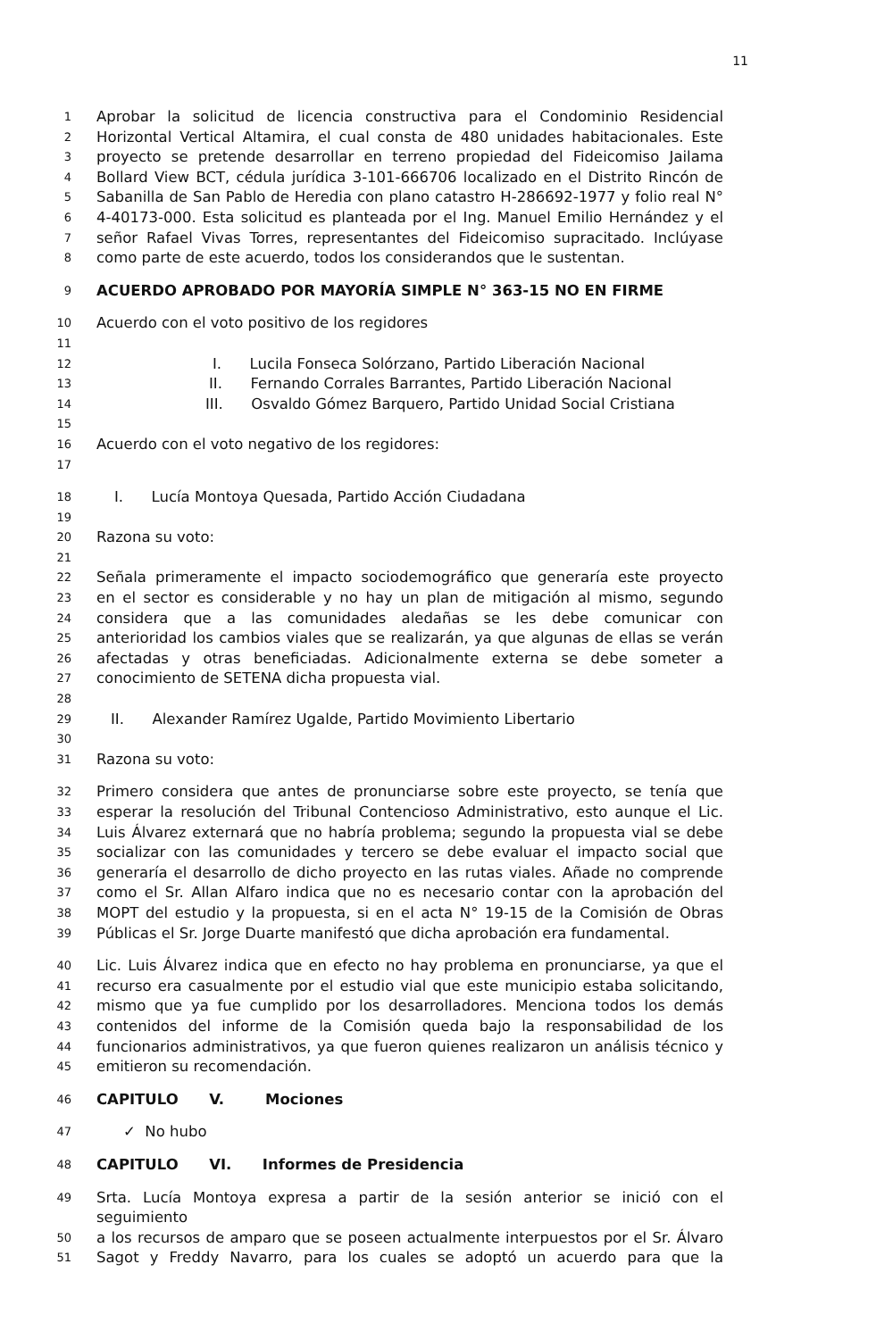11
1 Aprobar la solicitud de licencia constructiva para el Condominio Residencial
2 Horizontal Vertical Altamira, el cual consta de 480 unidades habitacionales. Este
3 proyecto se pretende desarrollar en terreno propiedad del Fideicomiso Jailama
4 Bollard View BCT, cédula jurídica 3-101-666706 localizado en el Distrito Rincón de
5 Sabanilla de San Pablo de Heredia con plano catastro H-286692-1977 y folio real N°
6 4-40173-000. Esta solicitud es planteada por el Ing. Manuel Emilio Hernández y el
7 señor Rafael Vivas Torres, representantes del Fideicomiso supracitado. Inclúyase
8 como parte de este acuerdo, todos los considerandos que le sustentan.
9 ACUERDO APROBADO POR MAYORÍA SIMPLE N° 363-15 NO EN FIRME
10 Acuerdo con el voto positivo de los regidores
11
12 I. Lucila Fonseca Solórzano, Partido Liberación Nacional
13 II. Fernando Corrales Barrantes, Partido Liberación Nacional
14 III. Osvaldo Gómez Barquero, Partido Unidad Social Cristiana
15
16 Acuerdo con el voto negativo de los regidores:
17
18 I. Lucía Montoya Quesada, Partido Acción Ciudadana
19
20 Razona su voto:
21
22 Señala primeramente el impacto sociodemográfico que generaría este proyecto
23 en el sector es considerable y no hay un plan de mitigación al mismo, segundo
24 considera que a las comunidades aledañas se les debe comunicar con
25 anterioridad los cambios viales que se realizarán, ya que algunas de ellas se verán
26 afectadas y otras beneficiadas. Adicionalmente externa se debe someter a
27 conocimiento de SETENA dicha propuesta vial.
28
29 II. Alexander Ramírez Ugalde, Partido Movimiento Libertario
30
31 Razona su voto:
32 Primero considera que antes de pronunciarse sobre este proyecto, se tenía que
33 esperar la resolución del Tribunal Contencioso Administrativo, esto aunque el Lic.
34 Luis Álvarez externará que no habría problema; segundo la propuesta vial se debe
35 socializar con las comunidades y tercero se debe evaluar el impacto social que
36 generaría el desarrollo de dicho proyecto en las rutas viales. Añade no comprende
37 como el Sr. Allan Alfaro indica que no es necesario contar con la aprobación del
38 MOPT del estudio y la propuesta, si en el acta N° 19-15 de la Comisión de Obras
39 Públicas el Sr. Jorge Duarte manifestó que dicha aprobación era fundamental.
40 Lic. Luis Álvarez indica que en efecto no hay problema en pronunciarse, ya que el
41 recurso era casualmente por el estudio vial que este municipio estaba solicitando,
42 mismo que ya fue cumplido por los desarrolladores. Menciona todos los demás
43 contenidos del informe de la Comisión queda bajo la responsabilidad de los
44 funcionarios administrativos, ya que fueron quienes realizaron un análisis técnico y
45 emitieron su recomendación.
46 CAPITULO V. Mociones
47 ✓ No hubo
48 CAPITULO VI. Informes de Presidencia
49 Srta. Lucía Montoya expresa a partir de la sesión anterior se inició con el seguimiento
50 a los recursos de amparo que se poseen actualmente interpuestos por el Sr. Álvaro
51 Sagot y Freddy Navarro, para los cuales se adoptó un acuerdo para que la